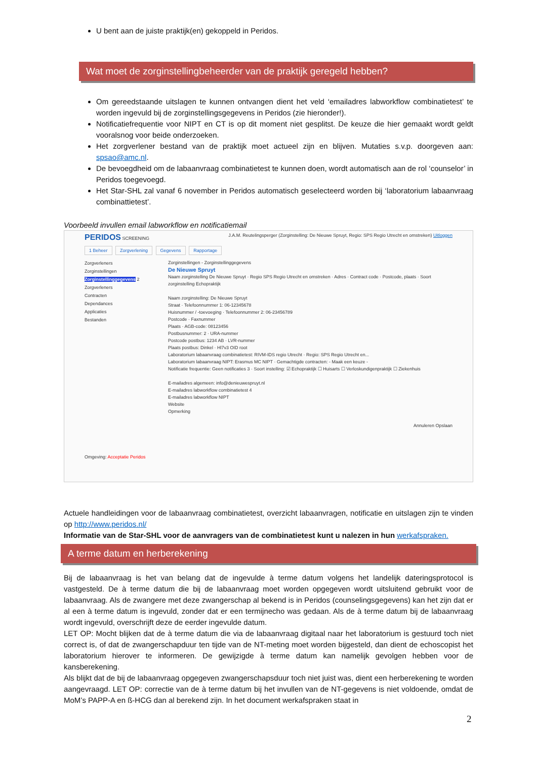U bent aan de juiste praktijk(en) gekoppeld in Peridos.
Wat moet de zorginstellingbeheerder van de praktijk geregeld hebben?
Om gereedstaande uitslagen te kunnen ontvangen dient het veld ‘emailadres labworkflow combinatietest’ te worden ingevuld bij de zorginstellingsgegevens in Peridos (zie hieronder!).
Notificatiefrequentie voor NIPT en CT is op dit moment niet gesplitst. De keuze die hier gemaakt wordt geldt vooralsnog voor beide onderzoeken.
Het zorgverlener bestand van de praktijk moet actueel zijn en blijven. Mutaties s.v.p. doorgeven aan: spsao@amc.nl.
De bevoegdheid om de labaanvraag combinatietest te kunnen doen, wordt automatisch aan de rol ‘counselor’ in Peridos toegevoegd.
Het Star-SHL zal vanaf 6 november in Peridos automatisch geselecteerd worden bij ‘laboratorium labaanvraag combinattietest’.
Voorbeeld invullen email labworkflow en notificatiemail
PERIDOS SCREENING J.A.M. Reutelingsperger (Zorginstelling: De Nieuwe Spruyt, Regio: SPS Regio Utrecht en omstreken) Uitloggen
1 Beheer Zorgverlening Gegevens Rapportage
Zorgverleners
Zorginstellingen
Zorginstellinggegevens 2
Zorgverleners
Contracten
Dependances
Applicaties
Bestanden
Zorginstellingen - Zorginstellinggegevens
De Nieuwe Spruyt
Naam zorginstelling De Nieuwe Spruyt · Regio SPS Regio Utrecht en omstreken · Adres · Contract code · Postcode, plaats · Soort zorginstelling Echopraktijk
Naam zorginstelling: De Nieuwe Spruyt
Straat · Telefoonnummer 1: 06-12345678
Huisnummer / -toevoeging · Telefoonnummer 2: 06-23456789
Postcode · Faxnummer
Plaats · AGB-code: 08123456
Postbusnummer: 2 · URA-nummer
Postcode postbus: 1234 AB · LVR-nummer
Plaats postbus: Dinkel · Hl7v3 OID root
Laboratorium labaanvraag combinatietest: RIVM-IDS regio Utrecht · Regio: SPS Regio Utrecht en...
Laboratorium labaanvraag NIPT: Erasmus MC NIPT · Gemachtigde contracten: - Maak een keuze -
Notificatie frequentie: Geen notificaties 3 · Soort instelling: ☑ Echopraktijk ☐ Huisarts ☐ Verloskundigenpraktijk ☐ Ziekenhuis
E-mailadres algemeen: info@denieuwespruyt.nl
E-mailadres labworkflow combinatietest 4
E-mailadres labworkflow NIPT
Website
Opmerking
Annuleren Opslaan
Omgeving: Acceptatie Peridos
Actuele handleidingen voor de labaanvraag combinatietest, overzicht labaanvragen, notificatie en uitslagen zijn te vinden op http://www.peridos.nl/
Informatie van de Star-SHL voor de aanvragers van de combinatietest kunt u nalezen in hun werkafspraken.
A terme datum en herberekening
Bij de labaanvraag is het van belang dat de ingevulde à terme datum volgens het landelijk dateringsprotocol is vastgesteld. De à terme datum die bij de labaanvraag moet worden opgegeven wordt uitsluitend gebruikt voor de labaanvraag. Als de zwangere met deze zwangerschap al bekend is in Peridos (counselingsgegevens) kan het zijn dat er al een à terme datum is ingevuld, zonder dat er een termijnecho was gedaan. Als de à terme datum bij de labaanvraag wordt ingevuld, overschrijft deze de eerder ingevulde datum.
LET OP: Mocht blijken dat de à terme datum die via de labaanvraag digitaal naar het laboratorium is gestuurd toch niet correct is, of dat de zwangerschapduur ten tijde van de NT-meting moet worden bijgesteld, dan dient de echoscopist het laboratorium hierover te informeren. De gewijzigde à terme datum kan namelijk gevolgen hebben voor de kansberekening.
Als blijkt dat de bij de labaanvraag opgegeven zwangerschapsduur toch niet juist was, dient een herberekening te worden aangevraagd. LET OP: correctie van de à terme datum bij het invullen van de NT-gegevens is niet voldoende, omdat de MoM’s PAPP-A en ß-HCG dan al berekend zijn. In het document werkafspraken staat in
2